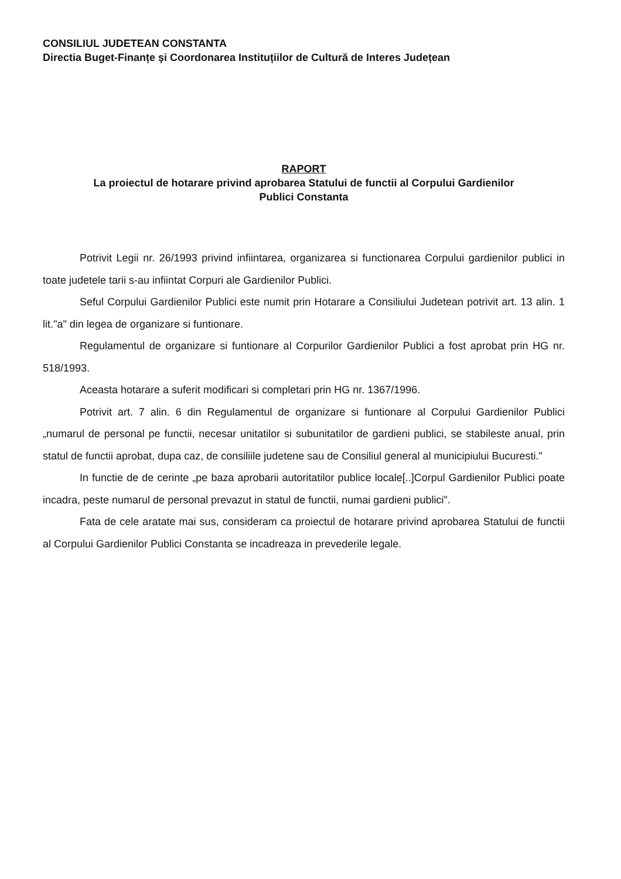CONSILIUL JUDETEAN CONSTANTA
Directia Buget-Finanțe şi Coordonarea Instituțiilor de Cultură de Interes Județean
RAPORT
La proiectul de hotarare privind aprobarea Statului de functii al Corpului Gardienilor
Publici Constanta
Potrivit Legii nr. 26/1993 privind infiintarea, organizarea si functionarea Corpului gardienilor publici in toate judetele tarii s-au infiintat Corpuri ale Gardienilor Publici.
Seful Corpului Gardienilor Publici este numit prin Hotarare a Consiliului Judetean potrivit art. 13 alin. 1 lit."a" din legea de organizare si funtionare.
Regulamentul de organizare si funtionare al Corpurilor Gardienilor Publici a fost aprobat prin HG nr. 518/1993.
Aceasta hotarare a suferit modificari si completari prin HG nr. 1367/1996.
Potrivit art. 7 alin. 6 din Regulamentul de organizare si funtionare al Corpului Gardienilor Publici „numarul de personal pe functii, necesar unitatilor si subunitatilor de gardieni publici, se stabileste anual, prin statul de functii aprobat, dupa caz, de consiliile judetene sau de Consiliul general al municipiului Bucuresti."
In functie de de cerinte „pe baza aprobarii autoritatilor publice locale[..]Corpul Gardienilor Publici poate incadra, peste numarul de personal prevazut in statul de functii, numai gardieni publici".
Fata de cele aratate mai sus, consideram ca proiectul de hotarare privind aprobarea Statului de functii al Corpului Gardienilor Publici Constanta se incadreaza in prevederile legale.